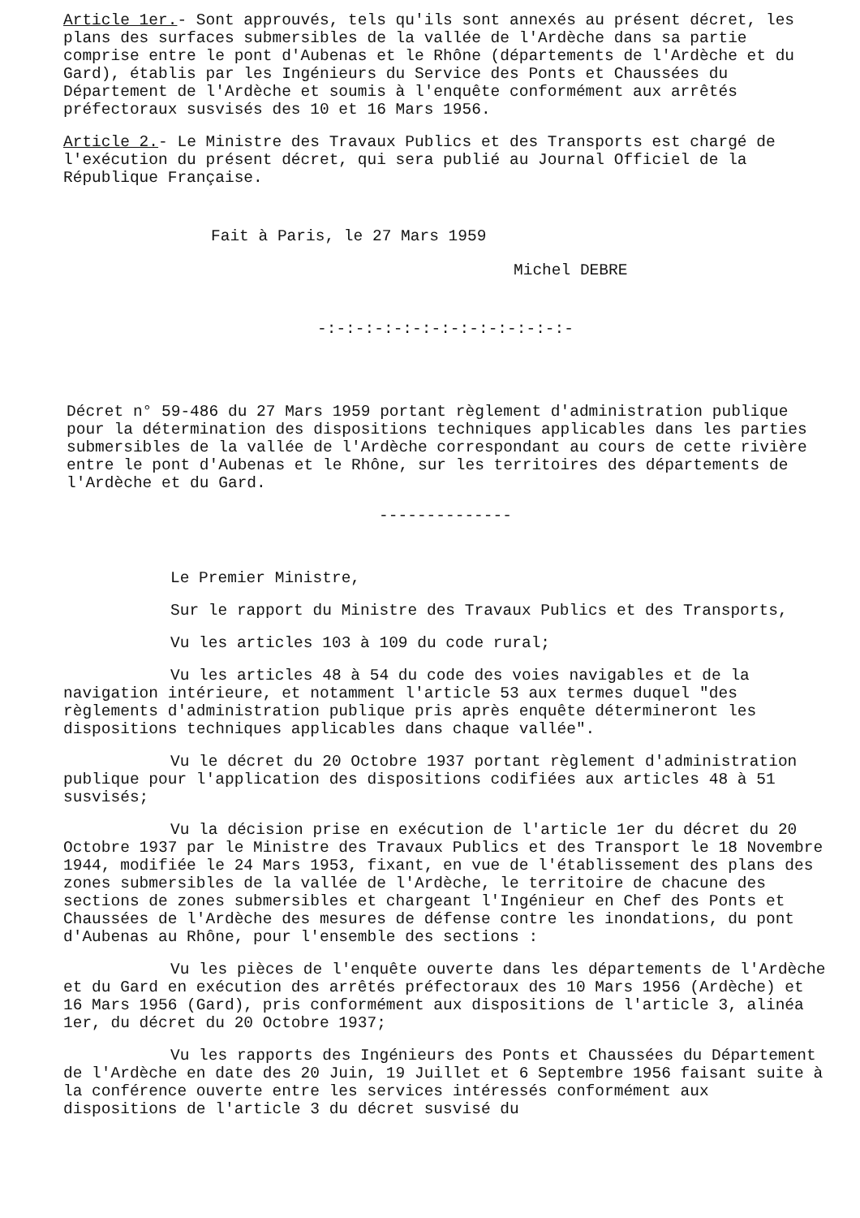Article 1er.- Sont approuvés, tels qu'ils sont annexés au présent décret, les plans des surfaces submersibles de la vallée de l'Ardèche dans sa partie comprise entre le pont d'Aubenas et le Rhône (départements de l'Ardèche et du Gard), établis par les Ingénieurs du Service des Ponts et Chaussées du Département de l'Ardèche et soumis à l'enquête conformément aux arrêtés préfectoraux susvisés des 10 et 16 Mars 1956.
Article 2.- Le Ministre des Travaux Publics et des Transports est chargé de l'exécution du présent décret, qui sera publié au Journal Officiel de la République Française.
Fait à Paris, le 27 Mars 1959
Michel DEBRE
-:-:-:-:-:-:-:-:-:-:-:-:-:-
Décret n° 59-486 du 27 Mars 1959 portant règlement d'administration publique pour la détermination des dispositions techniques applicables dans les parties submersibles de la vallée de l'Ardèche correspondant au cours de cette rivière entre le pont d'Aubenas et le Rhône, sur les territoires des départements de l'Ardèche et du Gard.
--------------
Le Premier Ministre,
Sur le rapport du Ministre des Travaux Publics et des Transports,
Vu les articles 103 à 109 du code rural;
Vu les articles 48 à 54 du code des voies navigables et de la navigation intérieure, et notamment l'article 53 aux termes duquel "des règlements d'administration publique pris après enquête détermineront les dispositions techniques applicables dans chaque vallée".
Vu le décret du 20 Octobre 1937 portant règlement d'administration publique pour l'application des dispositions codifiées aux articles 48 à 51 susvisés;
Vu la décision prise en exécution de l'article 1er du décret du 20 Octobre 1937 par le Ministre des Travaux Publics et des Transport le 18 Novembre 1944, modifiée le 24 Mars 1953, fixant, en vue de l'établissement des plans des zones submersibles de la vallée de l'Ardèche, le territoire de chacune des sections de zones submersibles et chargeant l'Ingénieur en Chef des Ponts et Chaussées de l'Ardèche des mesures de défense contre les inondations, du pont d'Aubenas au Rhône, pour l'ensemble des sections :
Vu les pièces de l'enquête ouverte dans les départements de l'Ardèche et du Gard en exécution des arrêtés préfectoraux des 10 Mars 1956 (Ardèche) et 16 Mars 1956 (Gard), pris conformément aux dispositions de l'article 3, alinéa 1er, du décret du 20 Octobre 1937;
Vu les rapports des Ingénieurs des Ponts et Chaussées du Département de l'Ardèche en date des 20 Juin, 19 Juillet et 6 Septembre 1956 faisant suite à la conférence ouverte entre les services intéressés conformément aux dispositions de l'article 3 du décret susvisé du